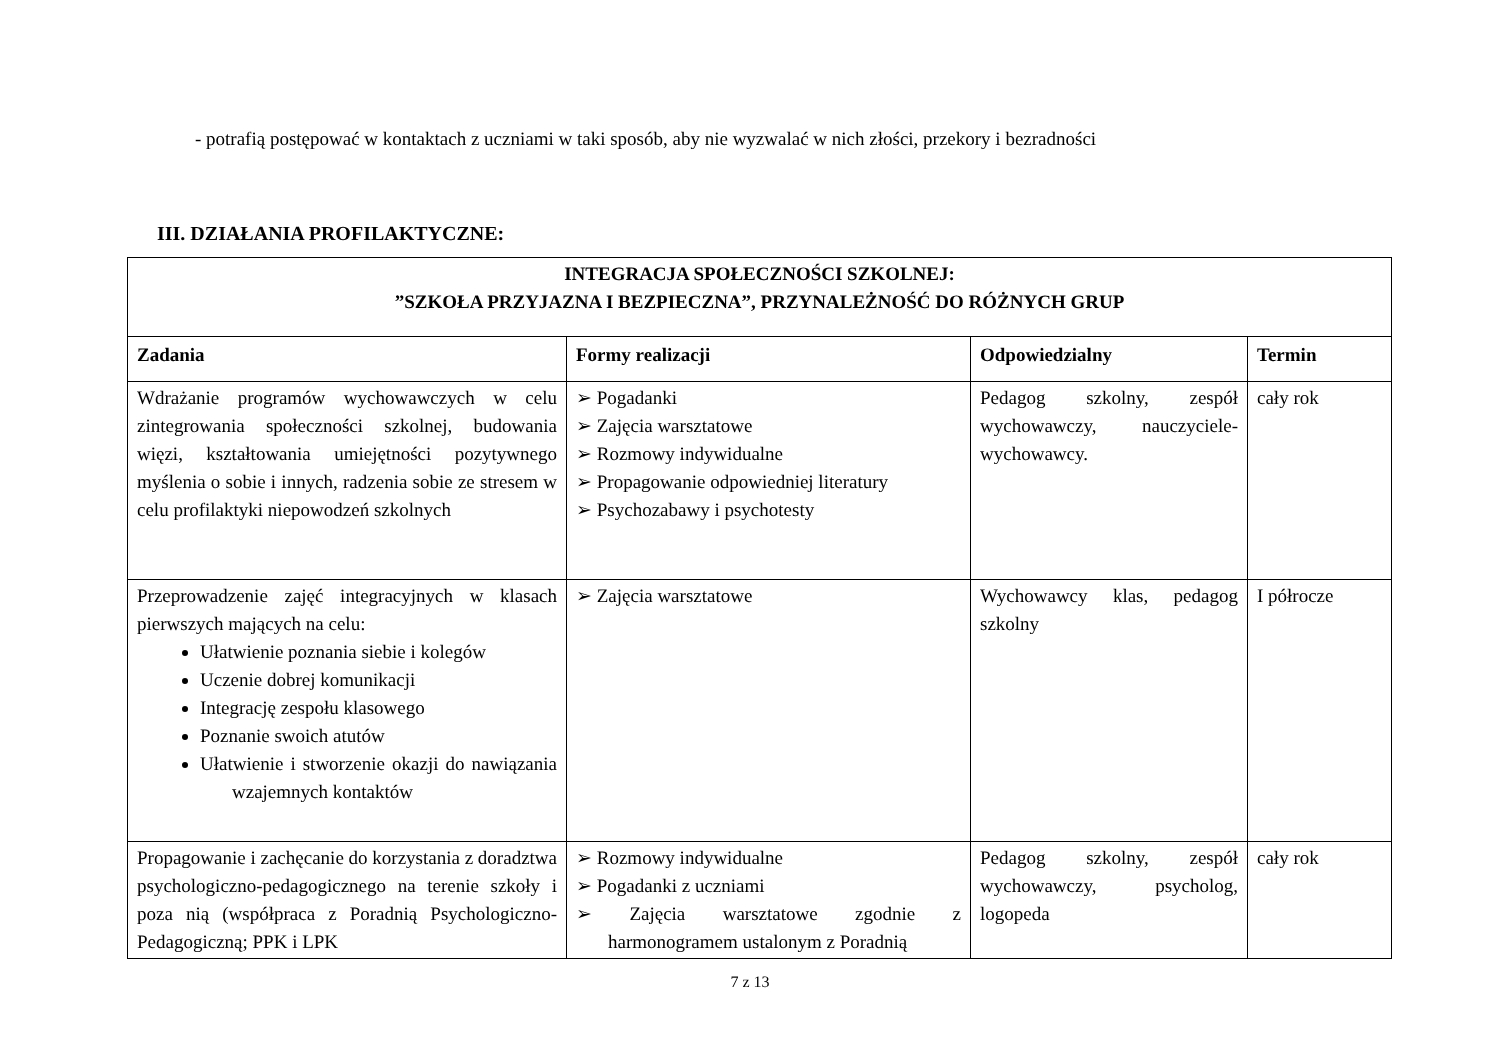- potrafią postępować w kontaktach z uczniami w taki sposób, aby nie wyzwalać w nich złości, przekory i bezradności
III. DZIAŁANIA PROFILAKTYCZNE:
| INTEGRACJA SPOŁECZNOŚCI SZKOLNEJ: ”SZKOŁA PRZYJAZNA I BEZPIECZNA”, PRZYNALEŻNOŚĆ DO RÓŻNYCH GRUP | | | |
| Zadania | Formy realizacji | Odpowiedzialny | Termin |
| Wdrażanie programów wychowawczych w celu zintegrowania społeczności szkolnej, budowania więzi, kształtowania umiejętności pozytywnego myślenia o sobie i innych, radzenia sobie ze stresem w celu profilaktyki niepowodzeń szkolnych | ➢ Pogadanki ➢ Zajęcia warsztatowe ➢ Rozmowy indywidualne ➢ Propagowanie odpowiedniej literatury ➢ Psychozabawy i psychotesty | Pedagog szkolny, zespół wychowawczy, nauczyciele-wychowawcy. | cały rok |
| Przeprowadzenie zajęć integracyjnych w klasach pierwszych mających na celu: Ułatwienie poznania siebie i kolegów Uczenie dobrej komunikacji Integrację zespołu klasowego Poznanie swoich atutów Ułatwienie i stworzenie okazji do nawiązania wzajemnych kontaktów | ➢ Zajęcia warsztatowe | Wychowawcy klas, pedagog szkolny | I półrocze |
| Propagowanie i zachęcanie do korzystania z doradztwa psychologiczno-pedagogicznego na terenie szkoły i poza nią (współpraca z Poradnią Psychologiczno-Pedagogiczną; PPK i LPK | ➢ Rozmowy indywidualne ➢ Pogadanki z uczniami ➢ Zajęcia warsztatowe zgodnie z harmonogramem ustalonym z Poradnią | Pedagog szkolny, zespół wychowawczy, psycholog, logopeda | cały rok |
7 z 13